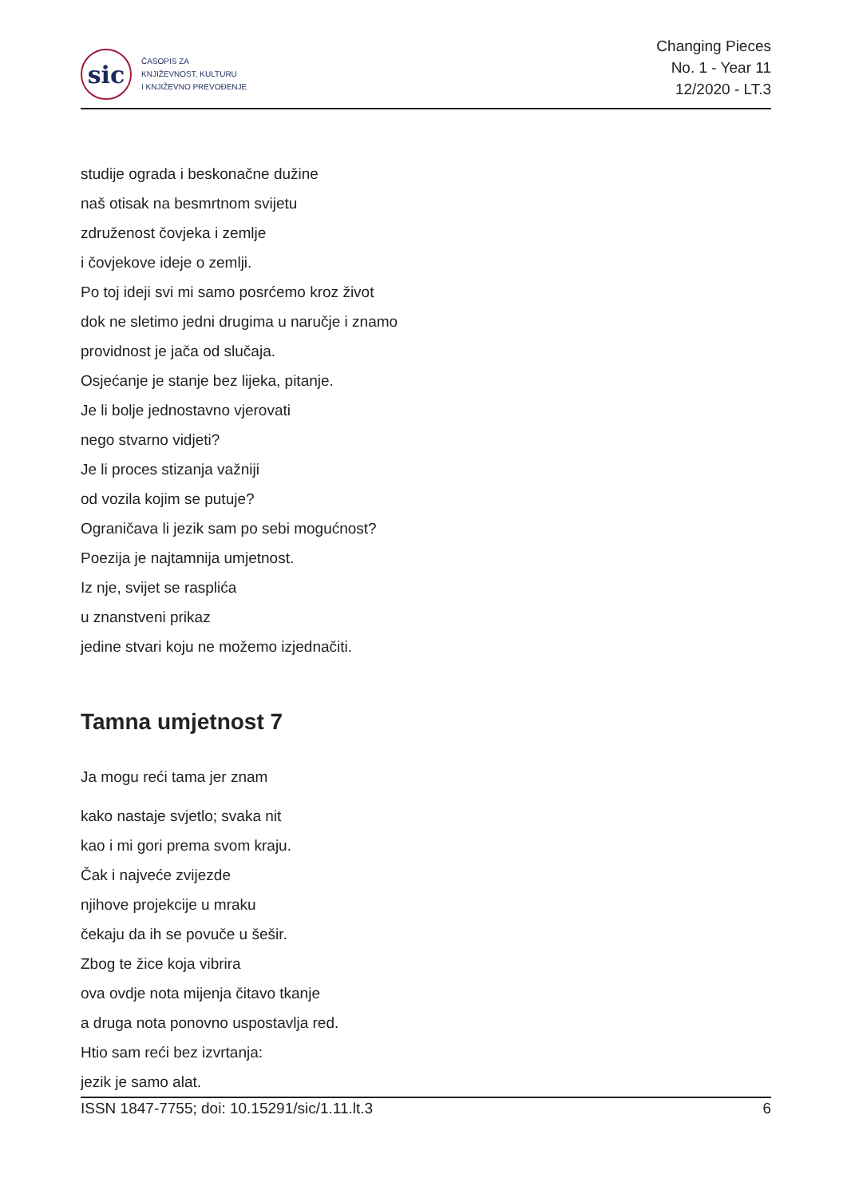sic
ČASOPIS ZA
KNJIŽEVNOST, KULTURU
I KNJIŽEVNO PREVOĐENJE
Changing Pieces
No. 1 - Year 11
12/2020 - LT.3
studije ograda i beskonačne dužine
naš otisak na besmrtnom svijetu
združenost čovjeka i zemlje
i čovjekove ideje o zemlji.
Po toj ideji svi mi samo posrćemo kroz život
dok ne sletimo jedni drugima u naručje i znamo
providnost je jača od slučaja.
Osjećanje je stanje bez lijeka, pitanje.
Je li bolje jednostavno vjerovati
nego stvarno vidjeti?
Je li proces stizanja važniji
od vozila kojim se putuje?
Ograničava li jezik sam po sebi mogućnost?
Poezija je najtamnija umjetnost.
Iz nje, svijet se rasplića
u znanstveni prikaz
jedine stvari koju ne možemo izjednačiti.
Tamna umjetnost 7
Ja mogu reći tama jer znam
kako nastaje svjetlo; svaka nit
kao i mi gori prema svom kraju.
Čak i najveće zvijezde
njihove projekcije u mraku
čekaju da ih se povuče u šešir.
Zbog te žice koja vibrira
ova ovdje nota mijenja čitavo tkanje
a druga nota ponovno uspostavlja red.
Htio sam reći bez izvrtanja:
jezik je samo alat.
ISSN 1847-7755; doi: 10.15291/sic/1.11.lt.3 6